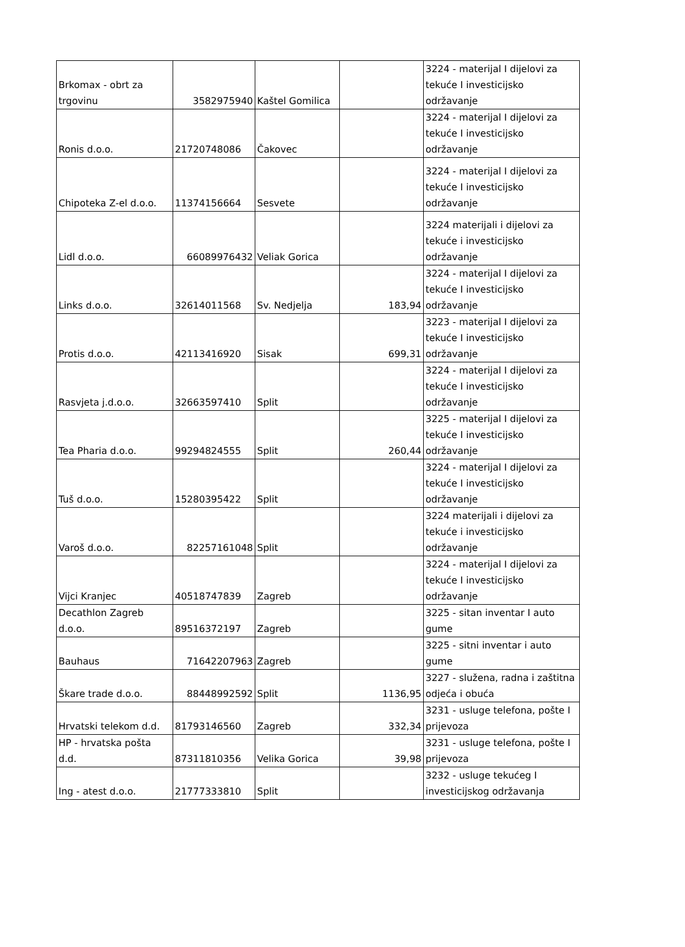| Brkomax - obrt za trgovinu | 3582975940 | Kaštel Gomilica | | 3224 - materijal I dijelovi za tekuće I investicijsko održavanje |
| Ronis d.o.o. | 21720748086 | Čakovec | | 3224 - materijal I dijelovi za tekuće I investicijsko održavanje |
| Chipoteka Z-el d.o.o. | 11374156664 | Sesvete | | 3224 - materijal I dijelovi za tekuće I investicijsko održavanje |
| Lidl d.o.o. | 66089976432 | Veliak Gorica | | 3224 materijali i dijelovi za tekuće i investicijsko održavanje |
| Links d.o.o. | 32614011568 | Sv. Nedjelja | 183,94 | 3224 - materijal I dijelovi za tekuće I investicijsko održavanje |
| Protis d.o.o. | 42113416920 | Sisak | 699,31 | 3223 - materijal I dijelovi za tekuće I investicijsko održavanje |
| Rasvjeta j.d.o.o. | 32663597410 | Split | | 3224 - materijal I dijelovi za tekuće I investicijsko održavanje |
| Tea Pharia d.o.o. | 99294824555 | Split | 260,44 | 3225 - materijal I dijelovi za tekuće I investicijsko održavanje |
| Tuš d.o.o. | 15280395422 | Split | | 3224 - materijal I dijelovi za tekuće I investicijsko održavanje |
| Varoš d.o.o. | 82257161048 | Split | | 3224 materijali i dijelovi za tekuće i investicijsko održavanje |
| Vijci Kranjec | 40518747839 | Zagreb | | 3224 - materijal I dijelovi za tekuće I investicijsko održavanje |
| Decathlon Zagreb d.o.o. | 89516372197 | Zagreb | | 3225 - sitan inventar I auto gume |
| Bauhaus | 71642207963 | Zagreb | | 3225 - sitni inventar i auto gume |
| Škare trade d.o.o. | 88448992592 | Split | 1136,95 | 3227 - služena, radna i zaštitna odjeća i obuća |
| Hrvatski telekom d.d. | 81793146560 | Zagreb | 332,34 | 3231 - usluge telefona, pošte I prijevoza |
| HP - hrvatska pošta d.d. | 87311810356 | Velika Gorica | 39,98 | 3231 - usluge telefona, pošte I prijevoza |
| Ing - atest d.o.o. | 21777333810 | Split | | 3232 - usluge tekućeg I investicijskog održavanja |